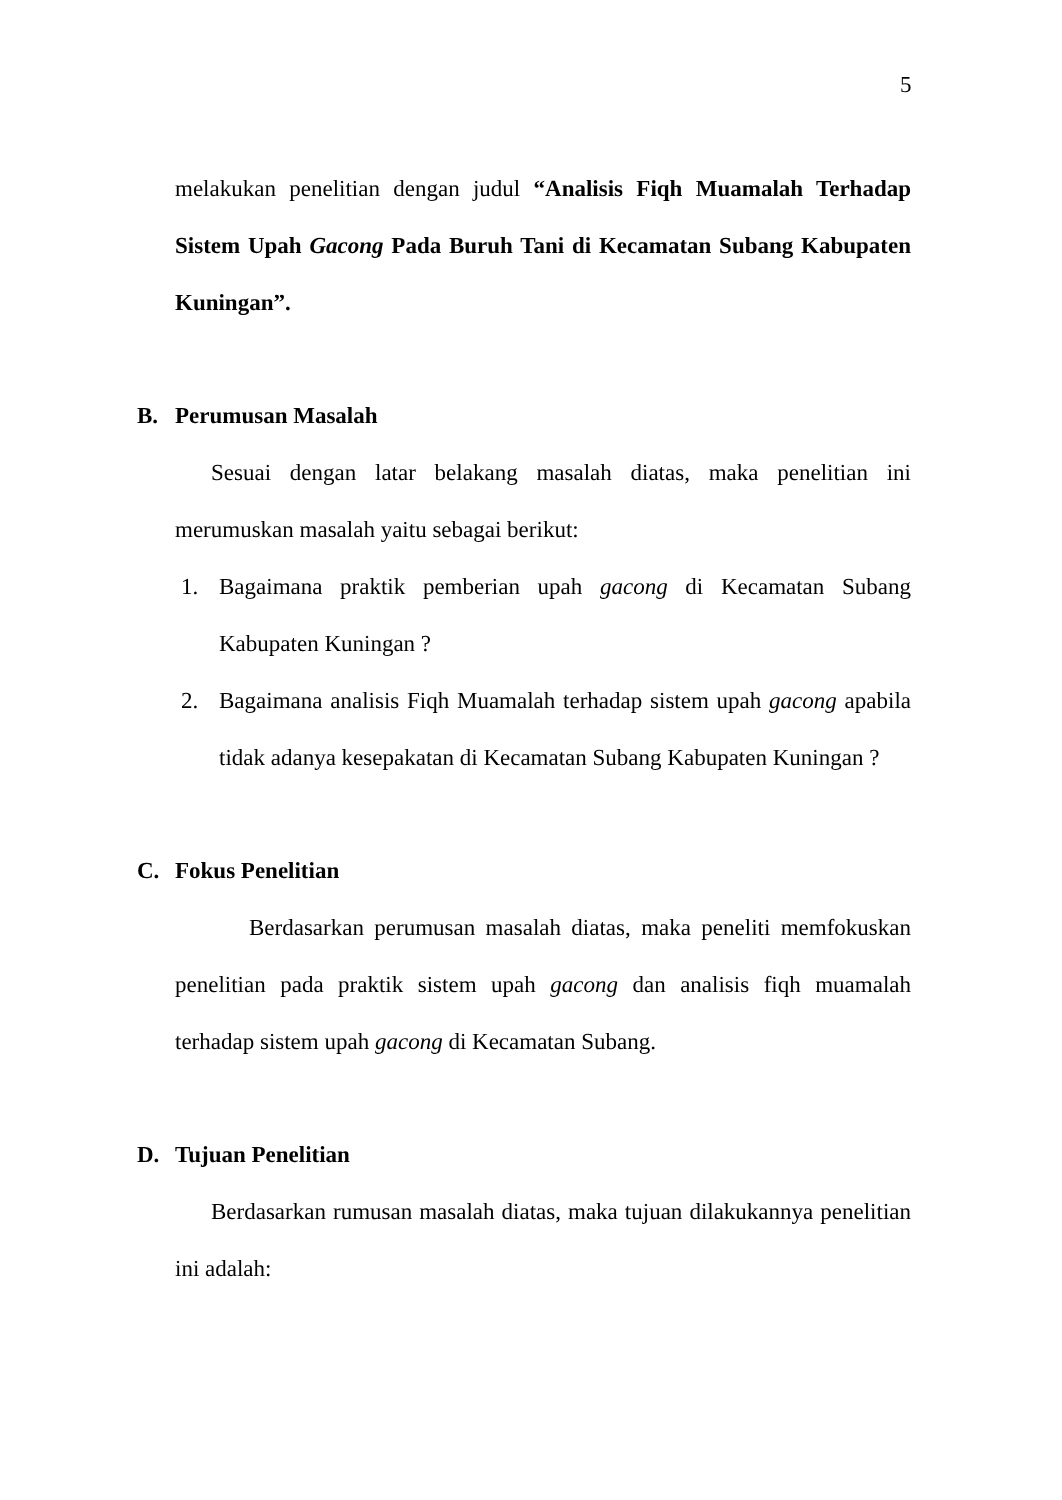5
melakukan penelitian dengan judul “Analisis Fiqh Muamalah Terhadap Sistem Upah Gacong Pada Buruh Tani di Kecamatan Subang Kabupaten Kuningan”.
B. Perumusan Masalah
Sesuai dengan latar belakang masalah diatas, maka penelitian ini merumuskan masalah yaitu sebagai berikut:
1. Bagaimana praktik pemberian upah gacong di Kecamatan Subang Kabupaten Kuningan ?
2. Bagaimana analisis Fiqh Muamalah terhadap sistem upah gacong apabila tidak adanya kesepakatan di Kecamatan Subang Kabupaten Kuningan ?
C. Fokus Penelitian
Berdasarkan perumusan masalah diatas, maka peneliti memfokuskan penelitian pada praktik sistem upah gacong dan analisis fiqh muamalah terhadap sistem upah gacong di Kecamatan Subang.
D. Tujuan Penelitian
Berdasarkan rumusan masalah diatas, maka tujuan dilakukannya penelitian ini adalah: